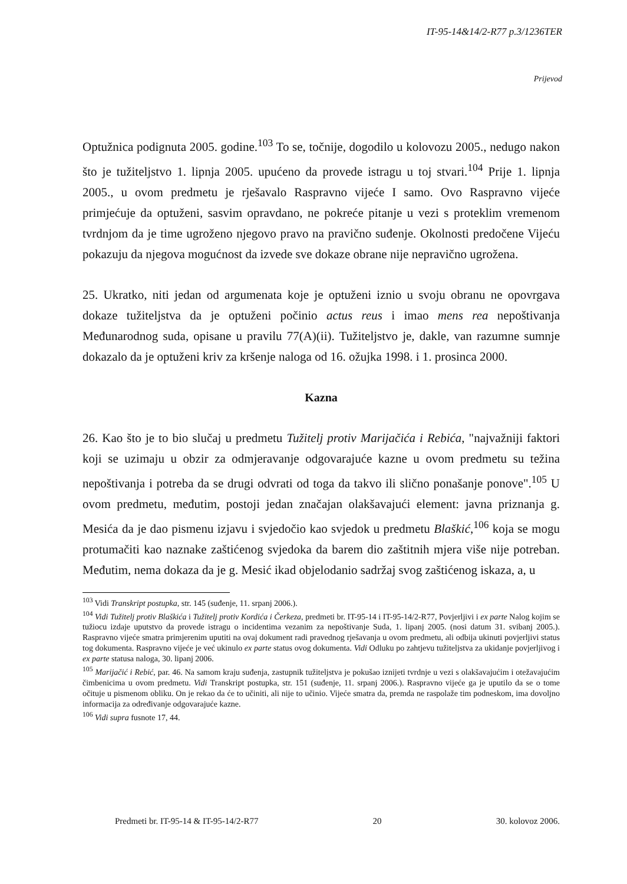IT-95-14&14/2-R77 p.3/1236TER
Prijevod
Optužnica podignuta 2005. godine.<sup>103</sup> To se, točnije, dogodilo u kolovozu 2005., nedugo nakon što je tužiteljstvo 1. lipnja 2005. upućeno da provede istragu u toj stvari.<sup>104</sup> Prije 1. lipnja 2005., u ovom predmetu je rješavalo Raspravno vijeće I samo. Ovo Raspravno vijeće primjećuje da optuženi, sasvim opravdano, ne pokreće pitanje u vezi s proteklim vremenom tvrdnjom da je time ugroženo njegovo pravo na pravično suđenje. Okolnosti predočene Vijeću pokazuju da njegova mogućnost da izvede sve dokaze obrane nije nepravično ugrožena.
25. Ukratko, niti jedan od argumenata koje je optuženi iznio u svoju obranu ne opovrgava dokaze tužiteljstva da je optuženi počinio actus reus i imao mens rea nepoštivanja Međunarodnog suda, opisane u pravilu 77(A)(ii). Tužiteljstvo je, dakle, van razumne sumnje dokazalo da je optuženi kriv za kršenje naloga od 16. ožujka 1998. i 1. prosinca 2000.
Kazna
26. Kao što je to bio slučaj u predmetu Tužitelj protiv Marijačića i Rebića, "najvažniji faktori koji se uzimaju u obzir za odmjeravanje odgovarajuće kazne u ovom predmetu su težina nepoštivanja i potreba da se drugi odvrati od toga da takvo ili slično ponašanje ponove".<sup>105</sup> U ovom predmetu, međutim, postoji jedan značajan olakšavajući element: javna priznanja g. Mesića da je dao pismenu izjavu i svjedočio kao svjedok u predmetu Blaškić,<sup>106</sup> koja se mogu protumačiti kao naznake zaštićenog svjedoka da barem dio zaštitnih mjera više nije potreban. Međutim, nema dokaza da je g. Mesić ikad objelodanio sadržaj svog zaštićenog iskaza, a, u
<sup>103</sup> Vidi Transkript postupka, str. 145 (suđenje, 11. srpanj 2006.).
<sup>104</sup> Vidi Tužitelj protiv Blaškića i Tužitelj protiv Kordića i Čerkeza, predmeti br. IT-95-14 i IT-95-14/2-R77, Povjerljivi i ex parte Nalog kojim se tužiocu izdaje uputstvo da provede istragu o incidentima vezanim za nepoštivanje Suda, 1. lipanj 2005. (nosi datum 31. svibanj 2005.). Raspravno vijeće smatra primjerenim uputiti na ovaj dokument radi pravednog rješavanja u ovom predmetu, ali odbija ukinuti povjerljivi status tog dokumenta. Raspravno vijeće je već ukinulo ex parte status ovog dokumenta. Vidi Odluku po zahtjevu tužiteljstva za ukidanje povjerljivog i ex parte statusa naloga, 30. lipanj 2006.
<sup>105</sup> Marijačić i Rebić, par. 46. Na samom kraju suđenja, zastupnik tužiteljstva je pokušao iznijeti tvrdnje u vezi s olakšavajućim i otežavajućim čimbenicima u ovom predmetu. Vidi Transkript postupka, str. 151 (suđenje, 11. srpanj 2006.). Raspravno vijeće ga je uputilo da se o tome očituje u pismenom obliku. On je rekao da će to učiniti, ali nije to učinio. Vijeće smatra da, premda ne raspolaže tim podneskom, ima dovoljno informacija za određivanje odgovarajuće kazne.
<sup>106</sup> Vidi supra fusnote 17, 44.
Predmeti br. IT-95-14 & IT-95-14/2-R77 20 30. kolovoz 2006.